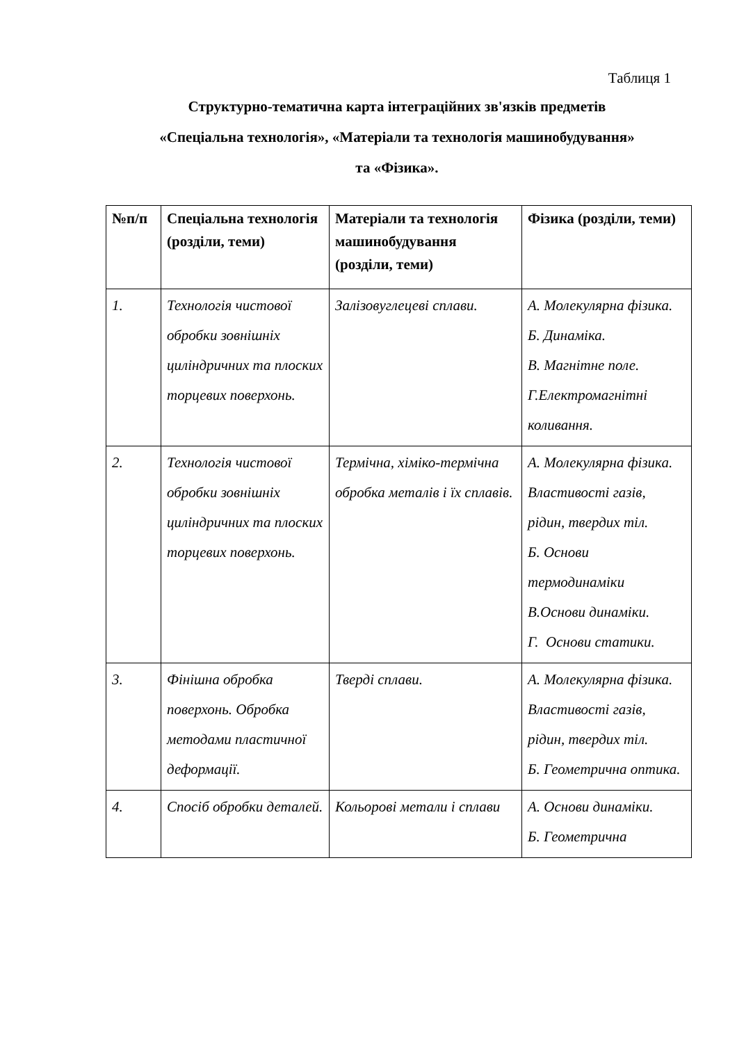Таблиця 1
Структурно-тематична карта інтеграційних зв'язків предметів
«Спеціальна технологія», «Матеріали та технологія машинобудування»
та «Фізика».
| №п/п | Спеціальна технологія (розділи, теми) | Матеріали та технологія машинобудування (розділи, теми) | Фізика (розділи, теми) |
| --- | --- | --- | --- |
| 1. | Технологія чистової обробки зовнішніх циліндричних та плоских торцевих поверхонь. | Залізовуглецеві сплави. | А. Молекулярна фізика. Б. Динаміка. В. Магнітне поле. Г.Електромагнітні коливання. |
| 2. | Технологія чистової обробки зовнішніх циліндричних та плоских торцевих поверхонь. | Термічна, хіміко-термічна обробка металів і їх сплавів. | А. Молекулярна фізика. Властивості газів, рідин, твердих тіл. Б. Основи термодинаміки В.Основи динаміки. Г. Основи статики. |
| 3. | Фінішна обробка поверхонь. Обробка методами пластичної деформації. | Тверді сплави. | А. Молекулярна фізика. Властивості газів, рідин, твердих тіл. Б. Геометрична оптика. |
| 4. | Спосіб обробки деталей. | Кольорові метали і сплави | А. Основи динаміки. Б. Геометрична |